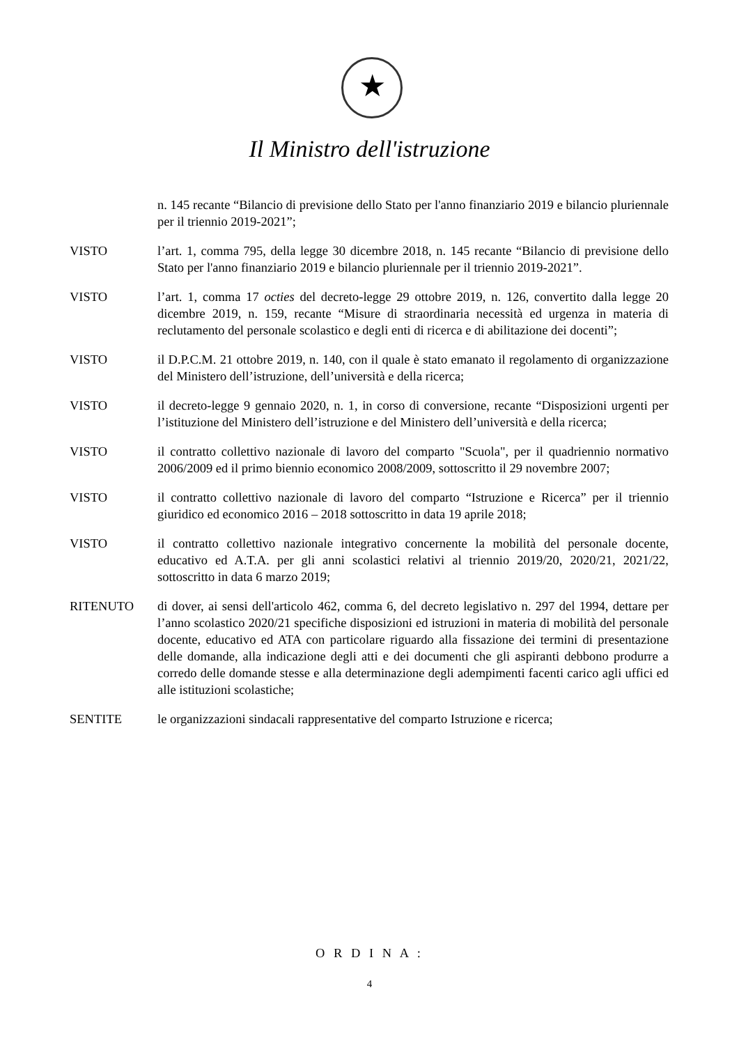★
Il Ministro dell'istruzione
n. 145 recante “Bilancio di previsione dello Stato per l'anno finanziario 2019 e bilancio pluriennale per il triennio 2019-2021”;
VISTO l’art. 1, comma 795, della legge 30 dicembre 2018, n. 145 recante “Bilancio di previsione dello Stato per l'anno finanziario 2019 e bilancio pluriennale per il triennio 2019-2021”.
VISTO l’art. 1, comma 17 octies del decreto-legge 29 ottobre 2019, n. 126, convertito dalla legge 20 dicembre 2019, n. 159, recante “Misure di straordinaria necessità ed urgenza in materia di reclutamento del personale scolastico e degli enti di ricerca e di abilitazione dei docenti”;
VISTO il D.P.C.M. 21 ottobre 2019, n. 140, con il quale è stato emanato il regolamento di organizzazione del Ministero dell’istruzione, dell’università e della ricerca;
VISTO il decreto-legge 9 gennaio 2020, n. 1, in corso di conversione, recante “Disposizioni urgenti per l’istituzione del Ministero dell’istruzione e del Ministero dell’università e della ricerca;
VISTO il contratto collettivo nazionale di lavoro del comparto "Scuola", per il quadriennio normativo 2006/2009 ed il primo biennio economico 2008/2009, sottoscritto il 29 novembre 2007;
VISTO il contratto collettivo nazionale di lavoro del comparto “Istruzione e Ricerca” per il triennio giuridico ed economico 2016 – 2018 sottoscritto in data 19 aprile 2018;
VISTO il contratto collettivo nazionale integrativo concernente la mobilità del personale docente, educativo ed A.T.A. per gli anni scolastici relativi al triennio 2019/20, 2020/21, 2021/22, sottoscritto in data 6 marzo 2019;
RITENUTO di dover, ai sensi dell'articolo 462, comma 6, del decreto legislativo n. 297 del 1994, dettare per l’anno scolastico 2020/21 specifiche disposizioni ed istruzioni in materia di mobilità del personale docente, educativo ed ATA con particolare riguardo alla fissazione dei termini di presentazione delle domande, alla indicazione degli atti e dei documenti che gli aspiranti debbono produrre a corredo delle domande stesse e alla determinazione degli adempimenti facenti carico agli uffici ed alle istituzioni scolastiche;
SENTITE le organizzazioni sindacali rappresentative del comparto Istruzione e ricerca;
O R D I N A :
4